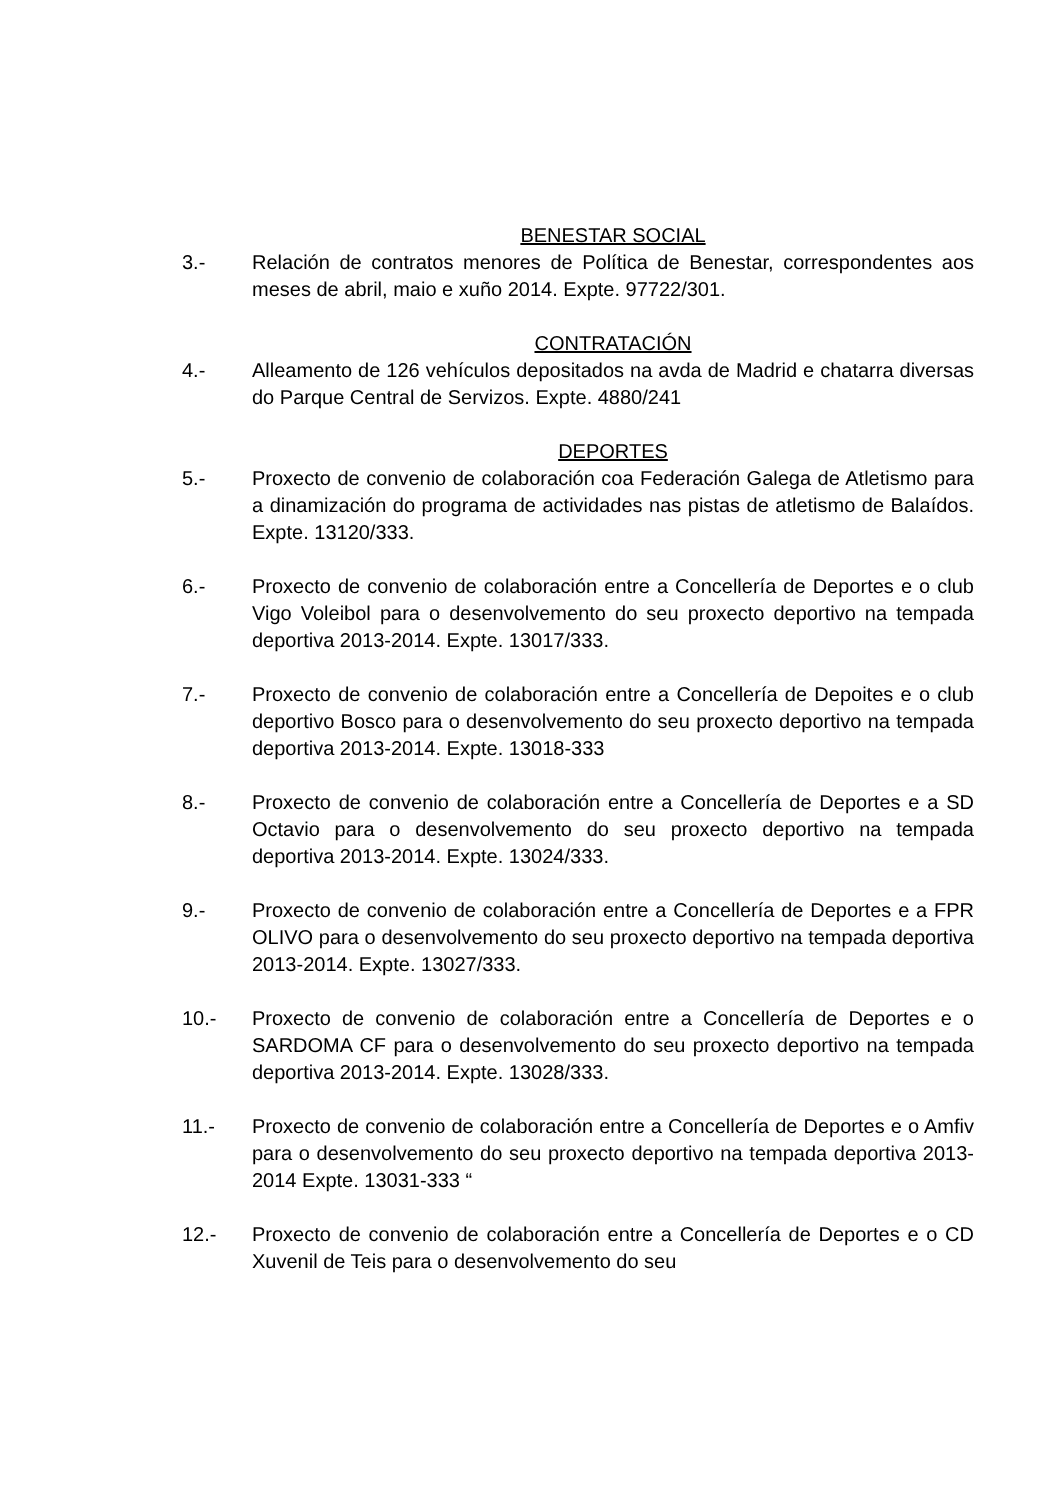BENESTAR SOCIAL
3.- Relación de contratos menores de Política de Benestar, correspondentes aos meses de abril, maio e xuño 2014. Expte. 97722/301.
CONTRATACIÓN
4.- Alleamento de 126 vehículos depositados na avda de Madrid e chatarra diversas do Parque Central de Servizos. Expte. 4880/241
DEPORTES
5.- Proxecto de convenio de colaboración coa Federación Galega de Atletismo para a dinamización do programa de actividades nas pistas de atletismo de Balaídos. Expte. 13120/333.
6.- Proxecto de convenio de colaboración entre a Concellería de Deportes e o club Vigo Voleibol para o desenvolvemento do seu proxecto deportivo na tempada deportiva 2013-2014. Expte. 13017/333.
7.- Proxecto de convenio de colaboración entre a Concellería de Depoites e o club deportivo Bosco para o desenvolvemento do seu proxecto deportivo na tempada deportiva 2013-2014. Expte. 13018-333
8.- Proxecto de convenio de colaboración entre a Concellería de Deportes e a SD Octavio para o desenvolvemento do seu proxecto deportivo na tempada deportiva 2013-2014. Expte. 13024/333.
9.- Proxecto de convenio de colaboración entre a Concellería de Deportes e a FPR OLIVO para o desenvolvemento do seu proxecto deportivo na tempada deportiva 2013-2014. Expte. 13027/333.
10.- Proxecto de convenio de colaboración entre a Concellería de Deportes e o SARDOMA CF para o desenvolvemento do seu proxecto deportivo na tempada deportiva 2013-2014. Expte. 13028/333.
11.- Proxecto de convenio de colaboración entre a Concellería de Deportes e o Amfiv para o desenvolvemento do seu proxecto deportivo na tempada deportiva 2013-2014 Expte. 13031-333 “
12.- Proxecto de convenio de colaboración entre a Concellería de Deportes e o CD Xuvenil de Teis para o desenvolvemento do seu